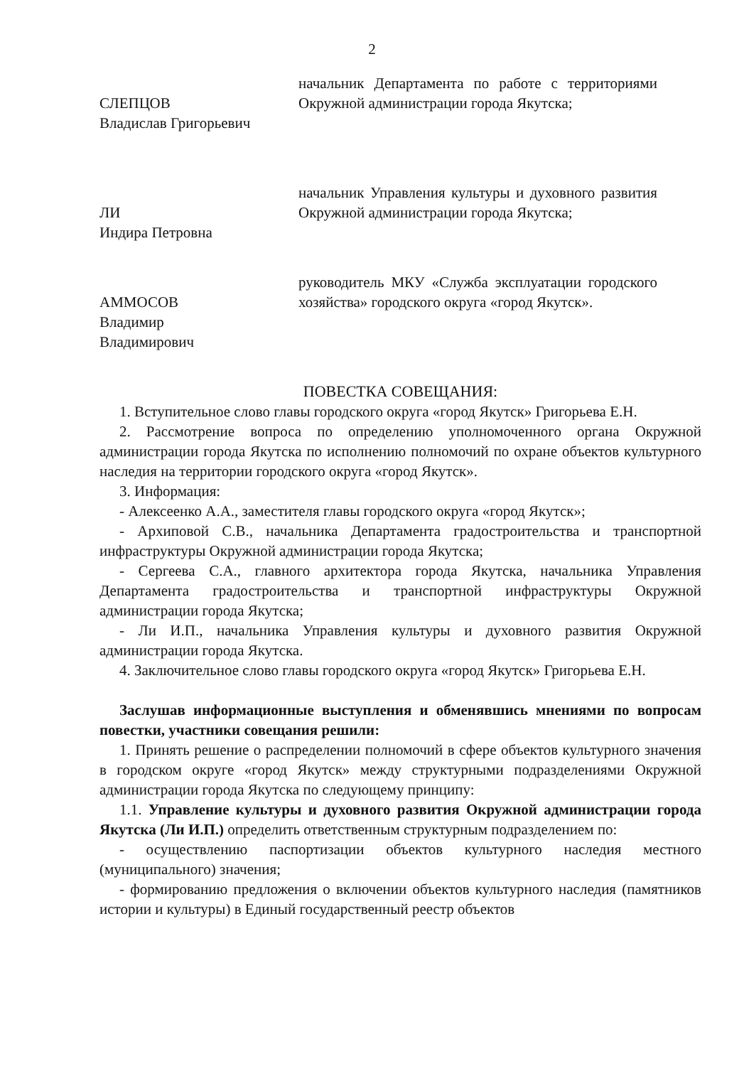2
СЛЕПЦОВ
Владислав Григорьевич
начальник Департамента по работе с территориями Окружной администрации города Якутска;
ЛИ
Индира Петровна
начальник Управления культуры и духовного развития Окружной администрации города Якутска;
АММОСОВ
Владимир
Владимирович
руководитель МКУ «Служба эксплуатации городского хозяйства» городского округа «город Якутск».
ПОВЕСТКА СОВЕЩАНИЯ:
1. Вступительное слово главы городского округа «город Якутск» Григорьева Е.Н.
2. Рассмотрение вопроса по определению уполномоченного органа Окружной администрации города Якутска по исполнению полномочий по охране объектов культурного наследия на территории городского округа «город Якутск».
3. Информация:
- Алексеенко А.А., заместителя главы городского округа «город Якутск»;
- Архиповой С.В., начальника Департамента градостроительства и транспортной инфраструктуры Окружной администрации города Якутска;
- Сергеева С.А., главного архитектора города Якутска, начальника Управления Департамента градостроительства и транспортной инфраструктуры Окружной администрации города Якутска;
- Ли И.П., начальника Управления культуры и духовного развития Окружной администрации города Якутска.
4. Заключительное слово главы городского округа «город Якутск» Григорьева Е.Н.
Заслушав информационные выступления и обменявшись мнениями по вопросам повестки, участники совещания решили:
1. Принять решение о распределении полномочий в сфере объектов культурного значения в городском округе «город Якутск» между структурными подразделениями Окружной администрации города Якутска по следующему принципу:
1.1. Управление культуры и духовного развития Окружной администрации города Якутска (Ли И.П.) определить ответственным структурным подразделением по:
- осуществлению паспортизации объектов культурного наследия местного (муниципального) значения;
- формированию предложения о включении объектов культурного наследия (памятников истории и культуры) в Единый государственный реестр объектов